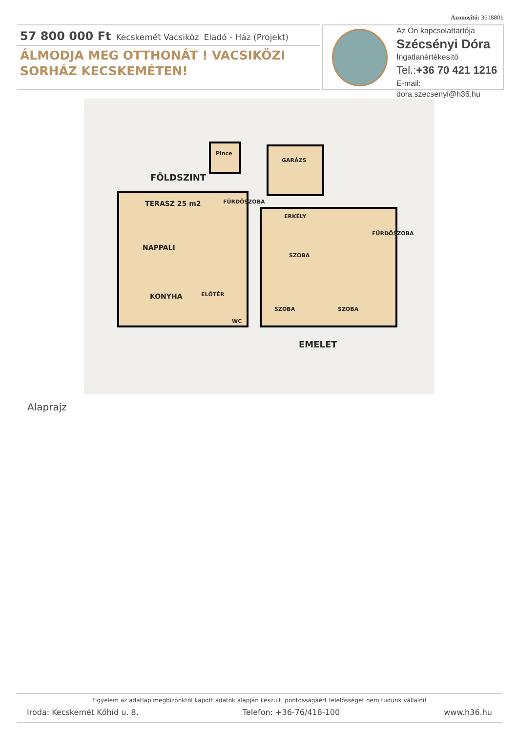Azonosító: 3618801
57 800 000 Ft Kecskemét Vacsiköz Eladó - Ház (Projekt)
ÁLMODJA MEG OTTHONÁT ! VACSIKÖZI SORHÁZ KECSKEMÉTEN!
Az Ön kapcsolattartója
Szécsényi Dóra
Ingatlanértékesítő
Tel.:+36 70 421 1216
E-mail: dora.szecsenyi@h36.hu
Pince
FÖLDSZINT
GARÁZS
TERASZ 25 m2
FÜRDŐSZOBA
NAPPALI
KONYHA
ELŐTÉR
WC
ERKÉLY
SZOBA
FÜRDŐSZOBA
SZOBA
SZOBA
EMELET
Alaprajz
Figyelem az adatlap megbízónktól kapott adatok alapján készült, pontosságáért felelősséget nem tudunk vállalni!
Iroda: Kecskemét Kőhíd u. 8. Telefon: +36-76/418-100 www.h36.hu